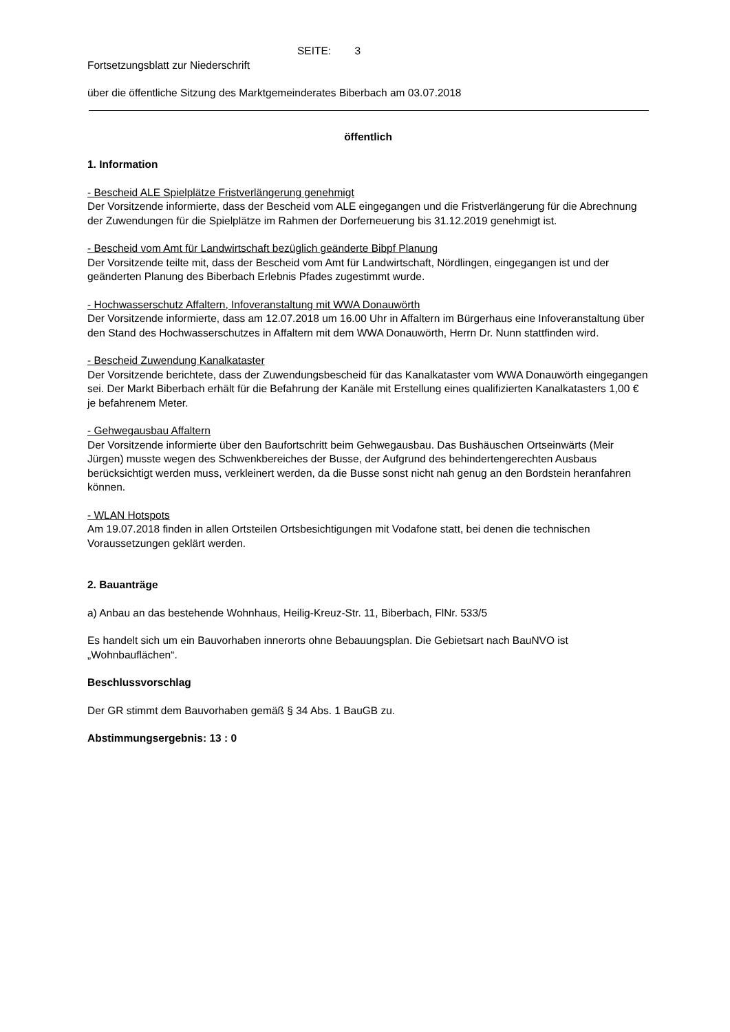SEITE: 3
Fortsetzungsblatt zur Niederschrift
über die öffentliche Sitzung des Marktgemeinderates Biberbach am 03.07.2018
öffentlich
1. Information
- Bescheid ALE Spielplätze Fristverlängerung genehmigt
Der Vorsitzende informierte, dass der Bescheid vom ALE eingegangen und die Fristverlängerung für die Abrechnung der Zuwendungen für die Spielplätze im Rahmen der Dorferneuerung bis 31.12.2019 genehmigt ist.
- Bescheid vom Amt für Landwirtschaft bezüglich geänderte Bibpf Planung
Der Vorsitzende teilte mit, dass der Bescheid vom Amt für Landwirtschaft, Nördlingen, eingegangen ist und der geänderten Planung des Biberbach Erlebnis Pfades zugestimmt wurde.
- Hochwasserschutz Affaltern, Infoveranstaltung mit WWA Donauwörth
Der Vorsitzende informierte, dass am 12.07.2018 um 16.00 Uhr in Affaltern im Bürgerhaus eine Infoveranstaltung über den Stand des Hochwasserschutzes in Affaltern mit dem WWA Donauwörth, Herrn Dr. Nunn stattfinden wird.
- Bescheid Zuwendung Kanalkataster
Der Vorsitzende berichtete, dass der Zuwendungsbescheid für das Kanalkataster vom WWA Donauwörth eingegangen sei. Der Markt Biberbach erhält für die Befahrung der Kanäle mit Erstellung eines qualifizierten Kanalkatasters 1,00 € je befahrenem Meter.
- Gehwegausbau Affaltern
Der Vorsitzende informierte über den Baufortschritt beim Gehwegausbau. Das Bushäuschen Ortseinwärts (Meir Jürgen) musste wegen des Schwenkbereiches der Busse, der Aufgrund des behindertengerechten Ausbaus berücksichtigt werden muss, verkleinert werden, da die Busse sonst nicht nah genug an den Bordstein heranfahren können.
- WLAN Hotspots
Am 19.07.2018 finden in allen Ortsteilen Ortsbesichtigungen mit Vodafone statt, bei denen die technischen Voraussetzungen geklärt werden.
2. Bauanträge
a) Anbau an das bestehende Wohnhaus, Heilig-Kreuz-Str. 11, Biberbach, FlNr. 533/5
Es handelt sich um ein Bauvorhaben innerorts ohne Bebauungsplan. Die Gebietsart nach BauNVO ist „Wohnbauflächen“.
Beschlussvorschlag
Der GR stimmt dem Bauvorhaben gemäß § 34 Abs. 1 BauGB zu.
Abstimmungsergebnis: 13 : 0